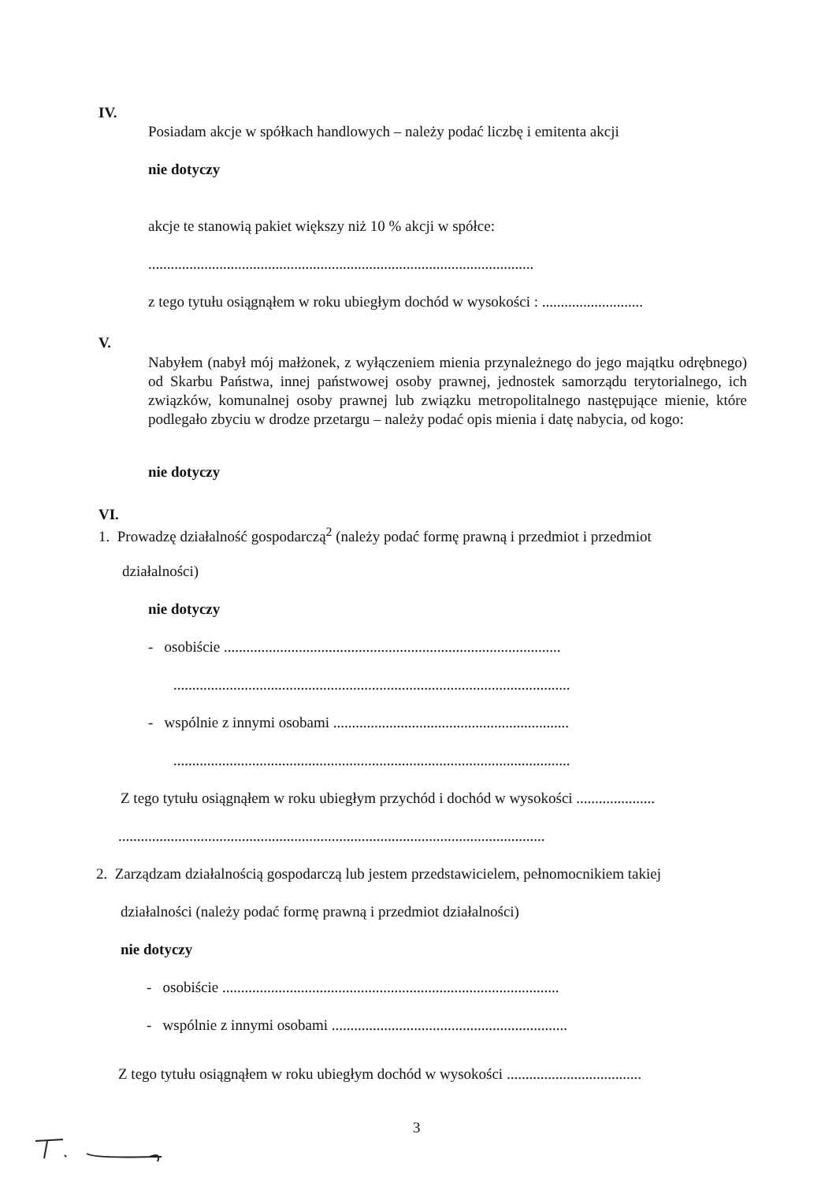IV.
Posiadam akcje w spółkach handlowych – należy podać liczbę i emitenta akcji
nie dotyczy
akcje te stanowią pakiet większy niż 10 % akcji w spółce:
.......................................................................................................
z tego tytułu osiągnąłem w roku ubiegłym dochód w wysokości : ...........................
V.
Nabyłem (nabył mój małżonek, z wyłączeniem mienia przynależnego do jego majątku odrębnego) od Skarbu Państwa, innej państwowej osoby prawnej, jednostek samorządu terytorialnego, ich związków, komunalnej osoby prawnej lub związku metropolitalnego następujące mienie, które podlegało zbyciu w drodze przetargu – należy podać opis mienia i datę nabycia, od kogo:
nie dotyczy
VI.
1. Prowadzę działalność gospodarczą<sup>2</sup> (należy podać formę prawną i przedmiot i przedmiot
działalności)
nie dotyczy
- osobiście ..........................................................................................
..........................................................................................................
- wspólnie z innymi osobami ...............................................................
..........................................................................................................
Z tego tytułu osiągnąłem w roku ubiegłym przychód i dochód w wysokości .....................
..................................................................................................................
2. Zarządzam działalnością gospodarczą lub jestem przedstawicielem, pełnomocnikiem takiej
działalności (należy podać formę prawną i przedmiot działalności)
nie dotyczy
- osobiście ..........................................................................................
- wspólnie z innymi osobami ...............................................................
Z tego tytułu osiągnąłem w roku ubiegłym dochód w wysokości ....................................
3